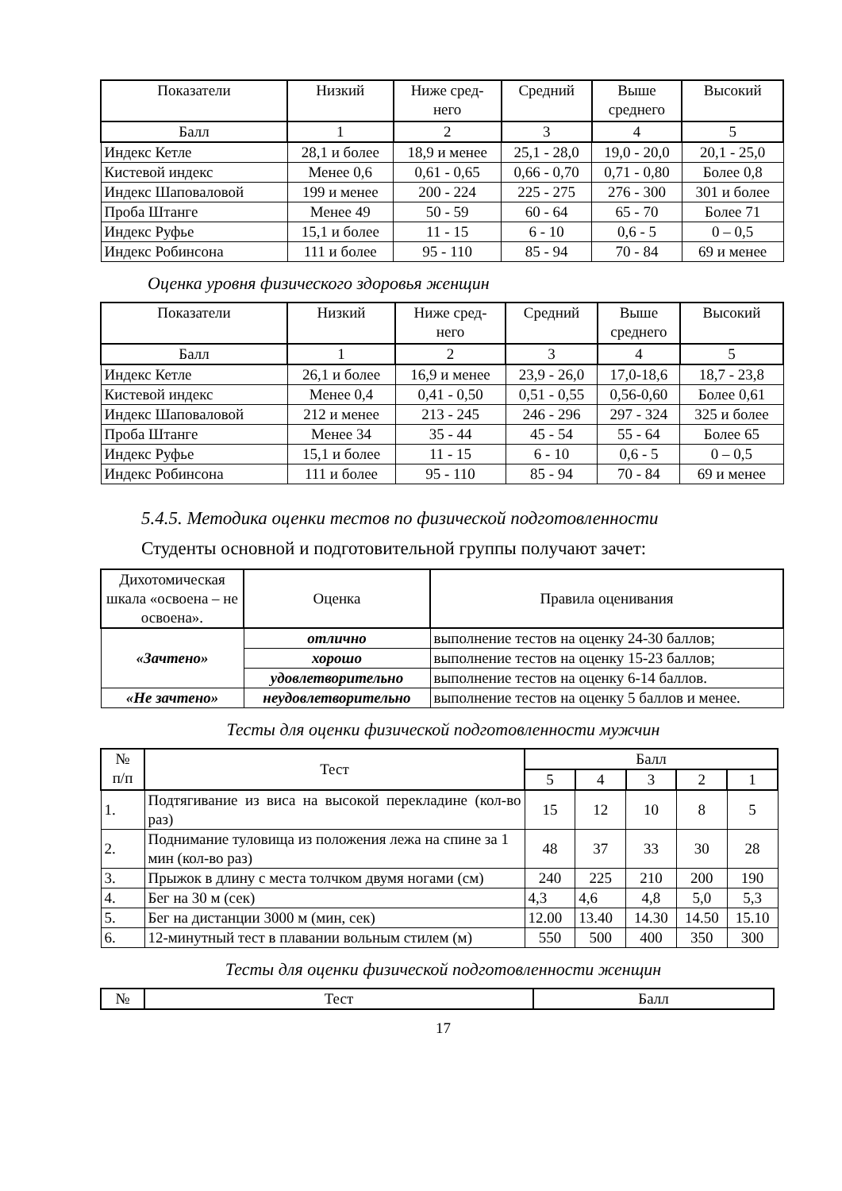| Показатели | Низкий | Ниже сред- него | Средний | Выше среднего | Высокий |
| --- | --- | --- | --- | --- | --- |
| Балл | 1 | 2 | 3 | 4 | 5 |
| Индекс Кетле | 28,1 и более | 18,9 и менее | 25,1 - 28,0 | 19,0 - 20,0 | 20,1 - 25,0 |
| Кистевой индекс | Менее 0,6 | 0,61 - 0,65 | 0,66 - 0,70 | 0,71 - 0,80 | Более 0,8 |
| Индекс Шаповаловой | 199 и менее | 200 - 224 | 225 - 275 | 276 - 300 | 301 и более |
| Проба Штанге | Менее 49 | 50 - 59 | 60 - 64 | 65 - 70 | Более 71 |
| Индекс Руфье | 15,1 и более | 11 - 15 | 6 - 10 | 0,6 - 5 | 0 – 0,5 |
| Индекс Робинсона | 111 и более | 95 - 110 | 85 - 94 | 70 - 84 | 69 и менее |
Оценка уровня физического здоровья женщин
| Показатели | Низкий | Ниже сред- него | Средний | Выше среднего | Высокий |
| --- | --- | --- | --- | --- | --- |
| Балл | 1 | 2 | 3 | 4 | 5 |
| Индекс Кетле | 26,1 и более | 16,9 и менее | 23,9 - 26,0 | 17,0-18,6 | 18,7 - 23,8 |
| Кистевой индекс | Менее 0,4 | 0,41 - 0,50 | 0,51 - 0,55 | 0,56-0,60 | Более 0,61 |
| Индекс Шаповаловой | 212 и менее | 213 - 245 | 246 - 296 | 297 - 324 | 325 и более |
| Проба Штанге | Менее 34 | 35 - 44 | 45 - 54 | 55 - 64 | Более 65 |
| Индекс Руфье | 15,1 и более | 11 - 15 | 6 - 10 | 0,6 - 5 | 0 – 0,5 |
| Индекс Робинсона | 111 и более | 95 - 110 | 85 - 94 | 70 - 84 | 69 и менее |
5.4.5. Методика оценки тестов по физической подготовленности
Студенты основной и подготовительной группы получают зачет:
| Дихотомическая шкала «освоена – не освоена». | Оценка | Правила оценивания |
| --- | --- | --- |
| «Зачтено» | отлично | выполнение тестов на оценку 24-30 баллов; |
| | хорошо | выполнение тестов на оценку 15-23 баллов; |
| | удовлетворительно | выполнение тестов на оценку 6-14 баллов. |
| «Не зачтено» | неудовлетворительно | выполнение тестов на оценку 5 баллов и менее. |
Тесты для оценки физической подготовленности мужчин
| № п/п | Тест | Балл | | | | |
| --- | --- | --- | --- | --- | --- | --- |
| | | 5 | 4 | 3 | 2 | 1 |
| 1. | Подтягивание из виса на высокой перекладине (кол-во раз) | 15 | 12 | 10 | 8 | 5 |
| 2. | Поднимание туловища из положения лежа на спине за 1 мин (кол-во раз) | 48 | 37 | 33 | 30 | 28 |
| 3. | Прыжок в длину с места толчком двумя ногами (см) | 240 | 225 | 210 | 200 | 190 |
| 4. | Бег на 30 м (сек) | 4,3 | 4,6 | 4,8 | 5,0 | 5,3 |
| 5. | Бег на дистанции 3000 м (мин, сек) | 12.00 | 13.40 | 14.30 | 14.50 | 15.10 |
| 6. | 12-минутный тест в плавании вольным стилем (м) | 550 | 500 | 400 | 350 | 300 |
Тесты для оценки физической подготовленности женщин
| № | Тест | Балл |
| --- | --- | --- |
17